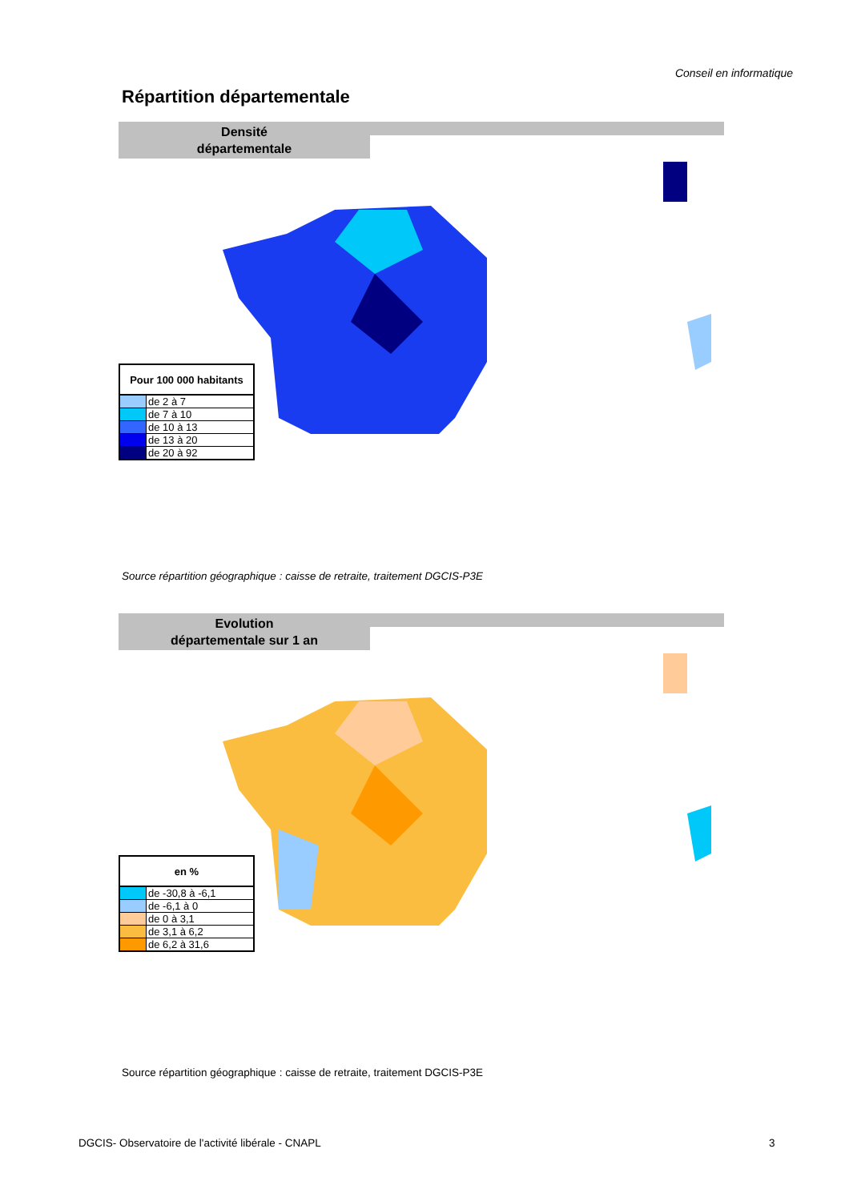Conseil en informatique
Répartition départementale
Densité
départementale
| Pour 100 000 habitants | |
| --- | --- |
| | de 2 à 7 |
| | de 7 à 10 |
| | de 10 à 13 |
| | de 13 à 20 |
| | de 20 à 92 |
Source répartition géographique : caisse de retraite, traitement DGCIS-P3E
Evolution
départementale sur 1 an
| en % | |
| --- | --- |
| | de -30,8 à -6,1 |
| | de -6,1 à 0 |
| | de 0 à 3,1 |
| | de 3,1 à 6,2 |
| | de 6,2 à 31,6 |
Source répartition géographique : caisse de retraite, traitement DGCIS-P3E
DGCIS- Observatoire de l'activité libérale - CNAPL
3